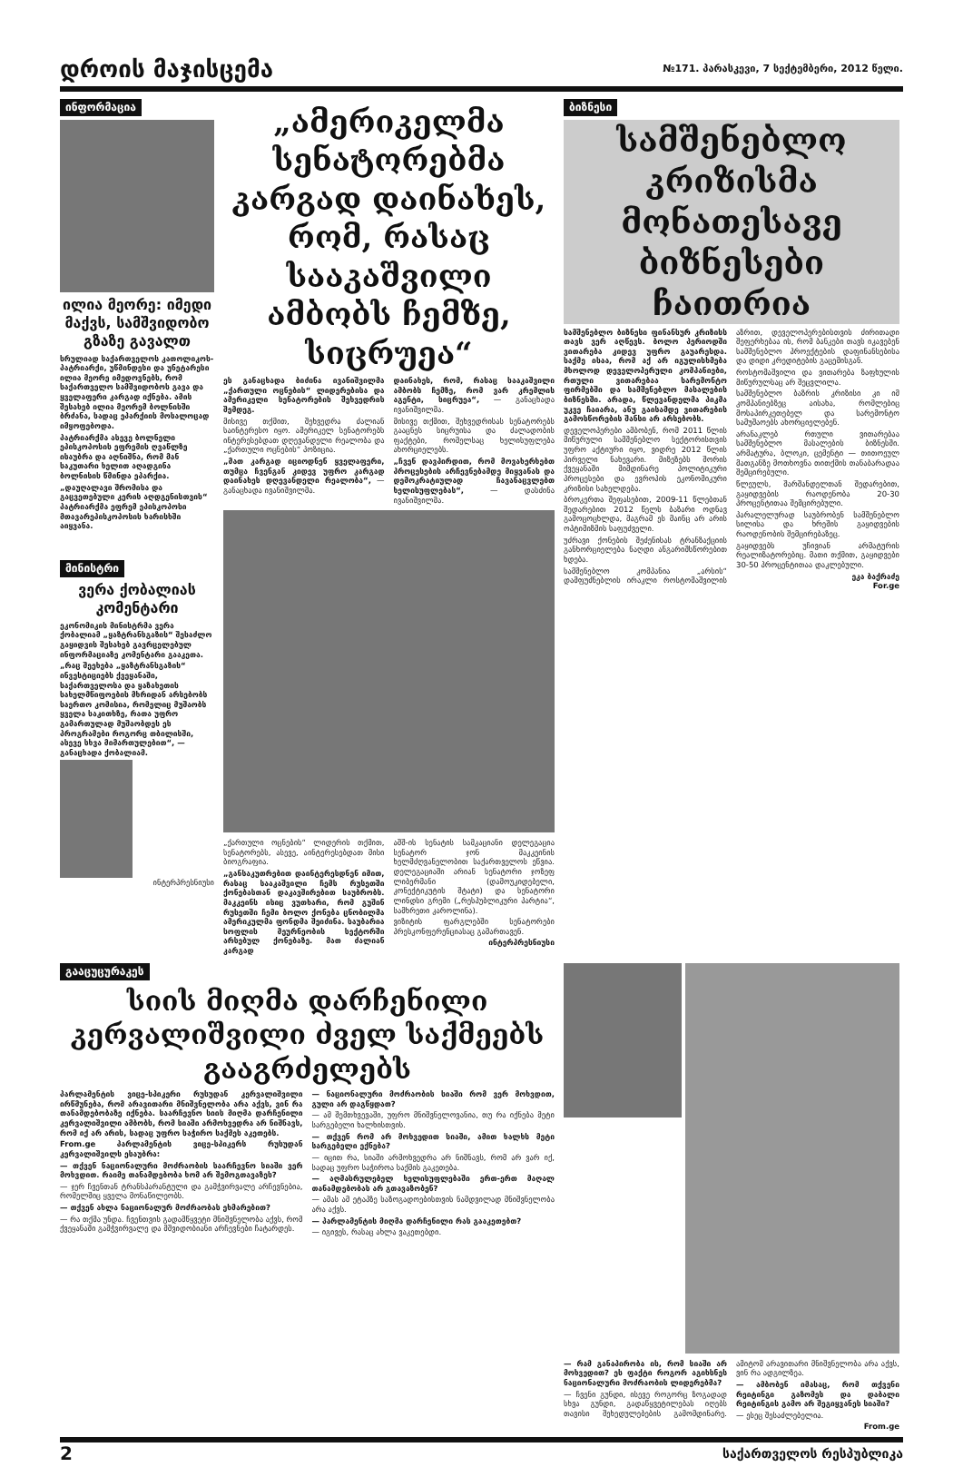დროის მაჯისცემა
№171. პარასკევი, 7 სექტემბერი, 2012 წელი.
ინფორმაცია
ილია მეორე: იმედი მაქვს, სამშვიდობო გზაზე გავალთ
სრულიად საქართველოს კათოლიკოს-პატრიარქი, უწმინდესი და უნეტარესი ილია მეორე იმედოვნებს, რომ საქართველო სამშვიდობოს გავა და ყველაფერი კარგად იქნება. ამის შესახებ ილია მეორემ ბოლნისში ბრძანა, სადაც ეპარქიის მოსალოცად იმყოფებოდა.
პატრიარქმა ასევე ბოლნელი ეპისკოპოსის ეფრემის ღვაწლზე ისაუბრა და აღნიშნა, რომ მან საკუთარი ხელით აღადგინა ბოლნისის წმინდა ეპარქია.
„დაუღალავი შრომისა და გაცვეთებული კერის აღდგენისთვის“ პატრიარქმა ეფრემ ეპისკოპოსი მთავარეპისკოპოსის ხარისხში აიყვანა.
მინისტრი
ვერა ქობალიას კომენტარი
ეკონომიკის მინისტრმა ვერა ქობალიამ „ყაზტრანსგაზის“ შესაძლო გაყიდვის შესახებ გავრცელებულ ინფორმაციაზე კომენტარი გააკეთა.
„რაც შეეხება „ყაზტრანსგაზის“ ინვესტიციებს ქვეყანაში, საქართველოსა და ყაზახეთის სახელმწიფოების მხრიდან არსებობს საერთო კომისია, რომელიც მუშაობს ყველა საკითხზე, რათა უფრო გამართულად მუშაობდეს ეს პროგრამები როგორც თბილისში, ასევე სხვა მიმართულებით“, — განაცხადა ქობალიამ.
ინტერპრესნიუსი
„ამერიკელმა სენატორებმა კარგად დაინახეს, რომ, რასაც სააკაშვილი ამბობს ჩემზე, სიცრუეა“
ეს განაცხადა ბიძინა ივანიშვილმა „ქართული ოცნების“ ლიდერებისა და ამერიკელი სენატორების შეხვედრის შემდეგ.
მისივე თქმით, შეხვედრა ძალიან საინტერესო იყო. ამერიკელ სენატორებს ინტერესებდათ დღევანდელი რეალობა და „ქართული ოცნების“ პოზიცია.
„მათ კარგად იციოდნენ ყველაფერი, თუმცა ჩვენგან კიდევ უფრო კარგად დაინახეს დღევანდელი რეალობა“, — განაცხადა ივანიშვილმა.
დაინახეს, რომ, რასაც სააკაშვილი ამბობს ჩემზე, რომ ვარ კრემლის აგენტი, სიცრუეა“, — განაცხადა ივანიშვილმა.
მისივე თქმით, შეხვედრისას სენატორებს გააცნეს სიცრუისა და ძალადობის ფაქტები, რომელსაც ხელისუფლება ახორციელებს.
„ჩვენ დავპირდით, რომ მოვახერხებთ პროცესების არჩევნებამდე მიყვანას და დემოკრატიულად ჩავანაცვლებთ ხელისუფლებას“, — დასძინა ივანიშვილმა.
„ქართული ოცნების“ ლიდერის თქმით, სენატორებს, ასევე, აინტერესებდათ მისი ბიოგრაფია.
„განსაკუთრებით დაინტერესდნენ იმით, რასაც სააკაშვილი ჩემს რუსეთში ქონებასთან დაკავშირებით საუბრობს. მაკკეინს ისიც ვუთხარი, რომ გუშინ რუსეთში ჩემი ბოლო ქონება ცნობილმა ამერიკულმა ფონდმა შეიძინა. საუბარია სოფლის მეურნეობის სექტორში არსებულ ქონებაზე. მათ ძალიან კარგად
აშშ-ის სენატის სამკაციანი დელეგაცია სენატორ ჯონ მაკკეინის ხელმძღვანელობით საქართველოს ეწვია. დელეგაციაში არიან სენატორი ჯოზეფ ლიბერმანი (დამოუკიდებელი, კონექტიკუტის შტატი) და სენატორი ლინდსი გრემი („რესპუბლიკური პარტია“, სამხრეთი კაროლინა).
ვიზიტის ფარგლებში სენატორები პრესკონფერენციასაც გამართავენ.
ინტერპრესნიუსი
ბიზნესი
სამშენებლო კრიზისმა მონათესავე ბიზნესები ჩაითრია
სამშენებლო ბიზნესი ფინანსურ კრიზისს თავს ვერ აღწევს. ბოლო პერიოდში ვითარება კიდევ უფრო გაუარესდა. საქმე ისაა, რომ აქ არ იგულისხმება მხოლოდ დეველოპერული კომპანიები, რთული ვითარებაა სარემონტო ფირმებში და სამშენებლო მასალების ბიზნესში. არადა, წლევანდელმა პიკმა უკვე ჩაიარა, ანუ გაისამდე ვითარების გამოსწორების შანსი არ არსებობს.
დეველოპერები ამბობენ, რომ 2011 წლის მიწურული სამშენებლო სექტორისთვის უფრო აქტიური იყო, ვიდრე 2012 წლის პირველი ნახევარი. მიზეზებს შორის ქვეყანაში მიმდინარე პოლიტიკური პროცესები და ევროპის ეკონომიკური კრიზისი სახელდება.
ბროკერთა შეფასებით, 2009-11 წლებთან შედარებით 2012 წელს ბაზარი ოდნავ გამოცოცხლდა, მაგრამ ეს მაინც არ არის ოპტიმიზმის საფუძველი.
უძრავი ქონების შეძენისას ტრანზაქციის განხორციელება ნაღდი ანგარიშსწორებით ხდება.
სამშენებლო კომპანია „არსის“ დამფუძნებლის ირაკლი როსტომაშვილის აზრით, დეველოპერებისთვის ძირითადი შეფერხებაა ის, რომ ბანკები თავს იკავებენ სამშენებლო პროექტების დაფინანსებისა და დიდი კრედიტების გაცემისგან.
როსტომაშვილი და ვითარება ზაფხულის მიწურულსაც არ შეცვლილა.
სამშენებლო ბაზრის კრიზისი კი იმ კომპანიებზეც აისახა, რომლებიც მოსაპირკეთებელ და სარემონტო სამუშაოებს ახორციელებენ.
არანაკლებ რთული ვითარებაა სამშენებლო მასალების ბიზნესში. არმატურა, ბლოკი, ცემენტი — თითოეულ მათგანზე მოთხოვნა თითქმის თანაბარადაა შემცირებული.
წლეულს, შარშანდელთან შედარებით, გაყიდვების რაოდენობა 20-30 პროცენტითაა შემცირებული.
პარალელურად საუბრობენ სამშენებლო სილისა და ხრეშის გაყიდვების რაოდენობის შემცირებაზეც.
გაყიდვებს უჩივიან არმატურის რეალიზატორებიც. მათი თქმით, გაყიდვები 30-50 პროცენტითაა დაკლებული.
ეკა ბაქრაძე
For.ge
გააცუცურაკეს
სიის მიღმა დარჩენილი კერვალიშვილი ძველ საქმეებს გააგრძელებს
პარლამენტის ვიცე-სპიკერი რუსუდან კერვალიშვილი ირწმუნება, რომ არავითარი მნიშვნელობა არა აქვს, ვინ რა თანამდებობაზე იქნება. საარჩევნო სიის მიღმა დარჩენილი კერვალიშვილი ამბობს, რომ სიაში არმოხვედრა არ ნიშნავს, რომ იქ არ არის, სადაც უფრო საჭირო საქმეს აკეთებს.
From.ge პარლამენტის ვიცე-სპიკერს რუსუდან კერვალიშვილს ესაუბრა:
— თქვენ ნაციონალური მოძრაობის საარჩევნო სიაში ვერ მოხვდით. რაიმე თანამდებობა ხომ არ შემოგთავაზეს?
— ჯერ ჩვენთან ტრანსპარანტული და გამჭვირვალე არჩევნებია, რომელშიც ყველა მონაწილეობს.
— თქვენ ახლა ნაციონალურ მოძრაობას ეხმარებით?
— რა თქმა უნდა. ჩვენთვის გადამწყვეტი მნიშვნელობა აქვს, რომ ქვეყანაში გამჭვირვალე და მშვიდობიანი არჩევნები ჩატარდეს.
— ნაციონალური მოძრაობის სიაში რომ ვერ მოხვდით, გული არ დაგწყდათ?
— ამ შემთხვევაში, უფრო მნიშვნელოვანია, თუ რა იქნება მეტი სარგებელი ხალხისთვის.
— თქვენ რომ არ მოხვედით სიაში, ამით ხალხს მეტი სარგებელი ექნება?
— იცით რა, სიაში არმოხვედრა არ ნიშნავს, რომ არ ვარ იქ, სადაც უფრო საჭიროა საქმის გაკეთება.
— აღმასრულებელ ხელისუფლებაში ერთ-ერთ მაღალ თანამდებობას არ გთავაზობენ?
— ამას ამ ეტაპზე საზოგადოებისთვის ნამდვილად მნიშვნელობა არა აქვს.
— პარლამენტის მიღმა დარჩენილი რას გააკეთებთ?
— იგივეს, რასაც ახლა ვაკეთებდი.
— რამ განაპირობა ის, რომ სიაში არ მოხვედით? ეს ფაქტი როგორ აგიხსნეს ნაციონალური მოძრაობის ლიდერებმა?
— ჩვენი გუნდი, ისევე როგორც ზოგადად სხვა გუნდი, გადაწყვეტილებას იღებს თავისი შეხედულებების გამომდინარე. ამიტომ არავითარი მნიშვნელობა არა აქვს, ვინ რა ადგილზეა.
— ამბობენ იმასაც, რომ თქვენი რეიტინგი გაზომეს და დაბალი რეიტინგის გამო არ შეგიყვანეს სიაში?
— ესეც შესაძლებელია.
From.ge
2
საქართველოს რესპუბლიკა